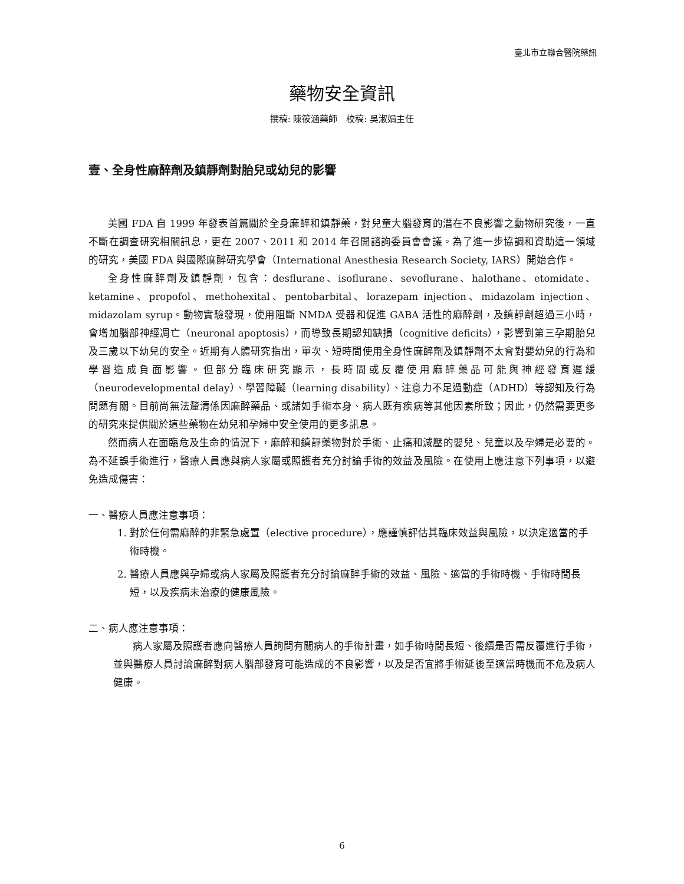臺北市立聯合醫院藥訊
藥物安全資訊
撰稿: 陳筱涵藥師　校稿: 吳淑娟主任
壹、全身性麻醉劑及鎮靜劑對胎兒或幼兒的影響
美國 FDA 自 1999 年發表首篇關於全身麻醉和鎮靜藥，對兒童大腦發育的潛在不良影響之動物研究後，一直不斷在調查研究相關訊息，更在 2007、2011 和 2014 年召開諮詢委員會會議。為了進一步協調和資助這一領域的研究，美國 FDA 與國際麻醉研究學會（International Anesthesia Research Society, IARS）開始合作。
全身性麻醉劑及鎮靜劑，包含：desflurane、isoflurane、sevoflurane、halothane、etomidate、ketamine、propofol、methohexital、pentobarbital、lorazepam injection、midazolam injection、midazolam syrup。動物實驗發現，使用阻斷 NMDA 受器和促進 GABA 活性的麻醉劑，及鎮靜劑超過三小時，會增加腦部神經凋亡（neuronal apoptosis），而導致長期認知缺損（cognitive deficits），影響到第三孕期胎兒及三歲以下幼兒的安全。近期有人體研究指出，單次、短時間使用全身性麻醉劑及鎮靜劑不太會對嬰幼兒的行為和學習造成負面影響。但部分臨床研究顯示，長時間或反覆使用麻醉藥品可能與神經發育遲緩（neurodevelopmental delay）、學習障礙（learning disability）、注意力不足過動症（ADHD）等認知及行為問題有關。目前尚無法釐清係因麻醉藥品、或諸如手術本身、病人既有疾病等其他因素所致；因此，仍然需要更多的研究來提供關於這些藥物在幼兒和孕婦中安全使用的更多訊息。
然而病人在面臨危及生命的情況下，麻醉和鎮靜藥物對於手術、止痛和減壓的嬰兒、兒童以及孕婦是必要的。為不延誤手術進行，醫療人員應與病人家屬或照護者充分討論手術的效益及風險。在使用上應注意下列事項，以避免造成傷害：
一、醫療人員應注意事項：
1. 對於任何需麻醉的非緊急處置（elective procedure），應謹慎評估其臨床效益與風險，以決定適當的手術時機。
2. 醫療人員應與孕婦或病人家屬及照護者充分討論麻醉手術的效益、風險、適當的手術時機、手術時間長短，以及疾病未治療的健康風險。
二、病人應注意事項：
病人家屬及照護者應向醫療人員詢問有關病人的手術計畫，如手術時間長短、後續是否需反覆進行手術，並與醫療人員討論麻醉對病人腦部發育可能造成的不良影響，以及是否宜將手術延後至適當時機而不危及病人健康。
6